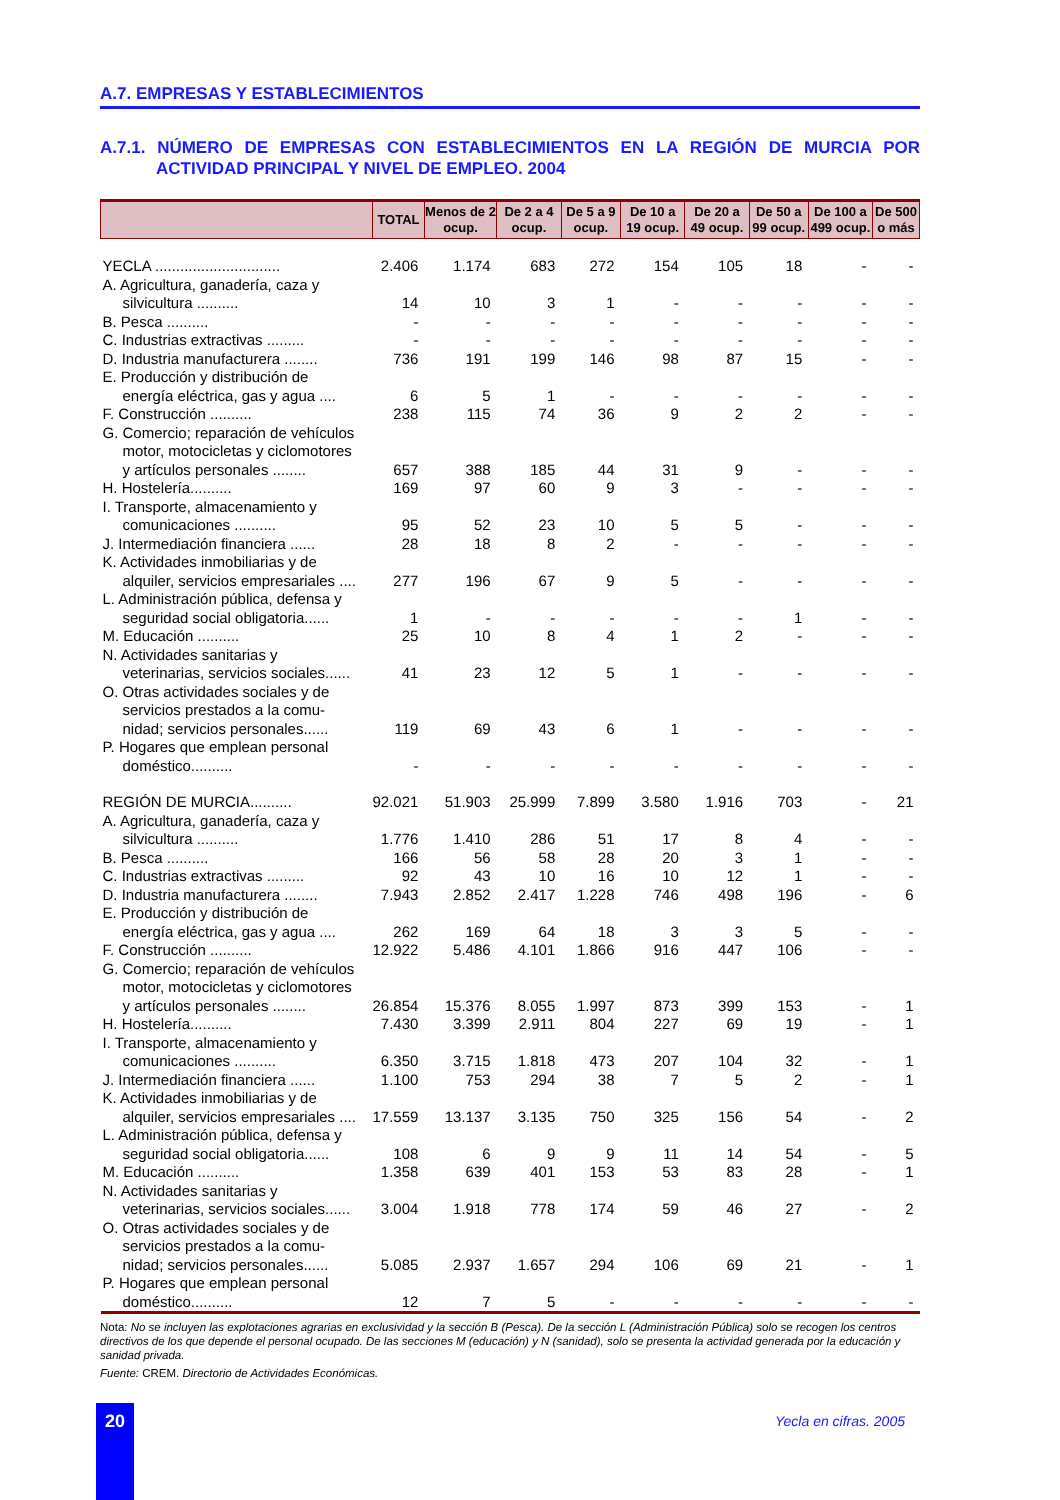A.7. EMPRESAS Y ESTABLECIMIENTOS
A.7.1. NÚMERO DE EMPRESAS CON ESTABLECIMIENTOS EN LA REGIÓN DE MURCIA POR ACTIVIDAD PRINCIPAL Y NIVEL DE EMPLEO. 2004
| | TOTAL | Menos de 2 ocup. | De 2 a 4 ocup. | De 5 a 9 ocup. | De 10 a 19 ocup. | De 20 a 49 ocup. | De 50 a 99 ocup. | De 100 a 499 ocup. | De 500 o más |
| --- | --- | --- | --- | --- | --- | --- | --- | --- | --- |
| YECLA .............................. | 2.406 | 1.174 | 683 | 272 | 154 | 105 | 18 | - | - |
| A. Agricultura, ganadería, caza y silvicultura .......... | 14 | 10 | 3 | 1 | - | - | - | - | - |
| B. Pesca .......... | - | - | - | - | - | - | - | - | - |
| C. Industrias extractivas ......... | - | - | - | - | - | - | - | - | - |
| D. Industria manufacturera ........ | 736 | 191 | 199 | 146 | 98 | 87 | 15 | - | - |
| E. Producción y distribución de energía eléctrica, gas y agua .... | 6 | 5 | 1 | - | - | - | - | - | - |
| F. Construcción .......... | 238 | 115 | 74 | 36 | 9 | 2 | 2 | - | - |
| G. Comercio; reparación de vehículos motor, motocicletas y ciclomotores y artículos personales ........ | 657 | 388 | 185 | 44 | 31 | 9 | - | - | - |
| H. Hostelería.......... | 169 | 97 | 60 | 9 | 3 | - | - | - | - |
| I. Transporte, almacenamiento y comunicaciones .......... | 95 | 52 | 23 | 10 | 5 | 5 | - | - | - |
| J. Intermediación financiera ...... | 28 | 18 | 8 | 2 | - | - | - | - | - |
| K. Actividades inmobiliarias y de alquiler, servicios empresariales .... | 277 | 196 | 67 | 9 | 5 | - | - | - | - |
| L. Administración pública, defensa y seguridad social obligatoria...... | 1 | - | - | - | - | - | 1 | - | - |
| M. Educación .......... | 25 | 10 | 8 | 4 | 1 | 2 | - | - | - |
| N. Actividades sanitarias y veterinarias, servicios sociales...... | 41 | 23 | 12 | 5 | 1 | - | - | - | - |
| O. Otras actividades sociales y de servicios prestados a la comu- nidad; servicios personales...... | 119 | 69 | 43 | 6 | 1 | - | - | - | - |
| P. Hogares que emplean personal doméstico.......... | - | - | - | - | - | - | - | - | - |
| REGIÓN DE MURCIA.......... | 92.021 | 51.903 | 25.999 | 7.899 | 3.580 | 1.916 | 703 | - | 21 |
| A. Agricultura, ganadería, caza y silvicultura .......... | 1.776 | 1.410 | 286 | 51 | 17 | 8 | 4 | - | - |
| B. Pesca .......... | 166 | 56 | 58 | 28 | 20 | 3 | 1 | - | - |
| C. Industrias extractivas ......... | 92 | 43 | 10 | 16 | 10 | 12 | 1 | - | - |
| D. Industria manufacturera ........ | 7.943 | 2.852 | 2.417 | 1.228 | 746 | 498 | 196 | - | 6 |
| E. Producción y distribución de energía eléctrica, gas y agua .... | 262 | 169 | 64 | 18 | 3 | 3 | 5 | - | - |
| F. Construcción .......... | 12.922 | 5.486 | 4.101 | 1.866 | 916 | 447 | 106 | - | - |
| G. Comercio; reparación de vehículos motor, motocicletas y ciclomotores y artículos personales ........ | 26.854 | 15.376 | 8.055 | 1.997 | 873 | 399 | 153 | - | 1 |
| H. Hostelería.......... | 7.430 | 3.399 | 2.911 | 804 | 227 | 69 | 19 | - | 1 |
| I. Transporte, almacenamiento y comunicaciones .......... | 6.350 | 3.715 | 1.818 | 473 | 207 | 104 | 32 | - | 1 |
| J. Intermediación financiera ...... | 1.100 | 753 | 294 | 38 | 7 | 5 | 2 | - | 1 |
| K. Actividades inmobiliarias y de alquiler, servicios empresariales .... | 17.559 | 13.137 | 3.135 | 750 | 325 | 156 | 54 | - | 2 |
| L. Administración pública, defensa y seguridad social obligatoria...... | 108 | 6 | 9 | 9 | 11 | 14 | 54 | - | 5 |
| M. Educación .......... | 1.358 | 639 | 401 | 153 | 53 | 83 | 28 | - | 1 |
| N. Actividades sanitarias y veterinarias, servicios sociales...... | 3.004 | 1.918 | 778 | 174 | 59 | 46 | 27 | - | 2 |
| O. Otras actividades sociales y de servicios prestados a la comu- nidad; servicios personales...... | 5.085 | 2.937 | 1.657 | 294 | 106 | 69 | 21 | - | 1 |
| P. Hogares que emplean personal doméstico.......... | 12 | 7 | 5 | - | - | - | - | - | - |
Nota: No se incluyen las explotaciones agrarias en exclusividad y la sección B (Pesca). De la sección L (Administración Pública) solo se recogen los centros directivos de los que depende el personal ocupado. De las secciones M (educación) y N (sanidad), solo se presenta la actividad generada por la educación y sanidad privada.
Fuente: CREM. Directorio de Actividades Económicas.
20 Yecla en cifras. 2005